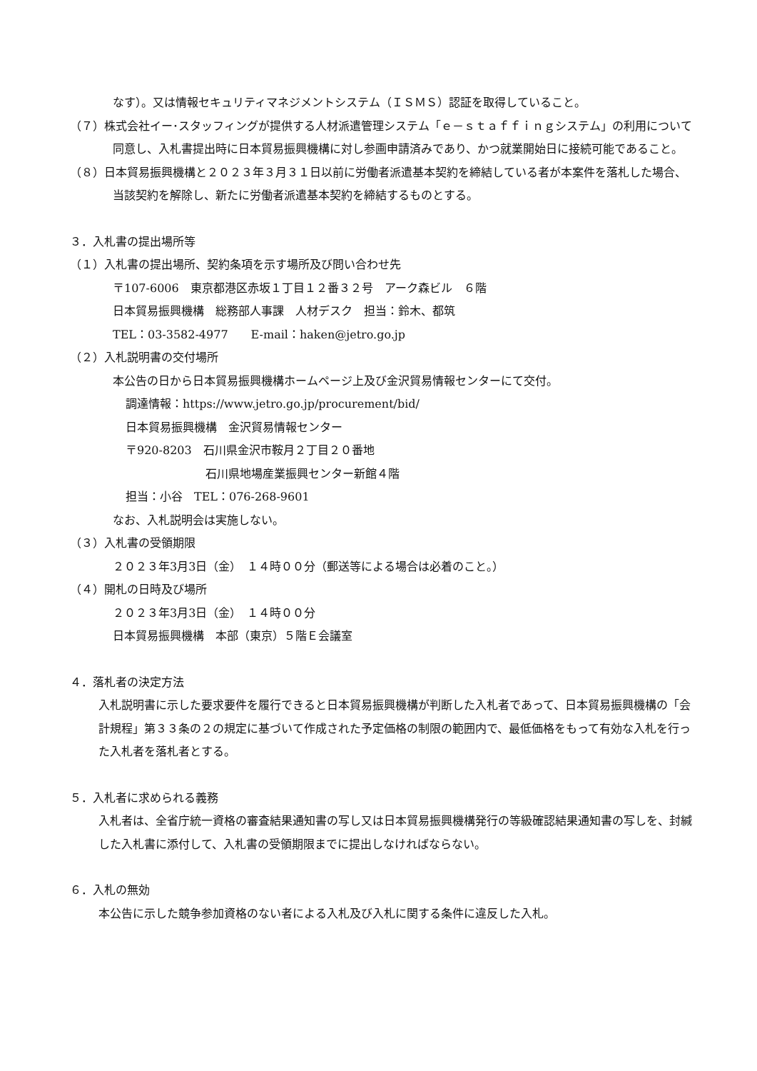なす）。又は情報セキュリティマネジメントシステム（ＩＳＭＳ）認証を取得していること。
（７）株式会社イー･スタッフィングが提供する人材派遣管理システム「ｅ－ｓｔａｆｆｉｎｇシステム」の利用について同意し、入札書提出時に日本貿易振興機構に対し参画申請済みであり、かつ就業開始日に接続可能であること。
（８）日本貿易振興機構と２０２３年３月３１日以前に労働者派遣基本契約を締結している者が本案件を落札した場合、当該契約を解除し、新たに労働者派遣基本契約を締結するものとする。
３．入札書の提出場所等
（１）入札書の提出場所、契約条項を示す場所及び問い合わせ先
〒107-6006　東京都港区赤坂１丁目１２番３２号　アーク森ビル　６階
日本貿易振興機構　総務部人事課　人材デスク　担当：鈴木、都筑
TEL：03-3582-4977　　E-mail：haken@jetro.go.jp
（２）入札説明書の交付場所
本公告の日から日本貿易振興機構ホームページ上及び金沢貿易情報センターにて交付。
調達情報：https://www.jetro.go.jp/procurement/bid/
日本貿易振興機構　金沢貿易情報センター
〒920-8203　石川県金沢市鞍月２丁目２０番地
石川県地場産業振興センター新館４階
担当：小谷　TEL：076-268-9601
なお、入札説明会は実施しない。
（３）入札書の受領期限
２０２３年3月3日（金）　１４時００分（郵送等による場合は必着のこと。）
（４）開札の日時及び場所
２０２３年3月3日（金）　１４時００分
日本貿易振興機構　本部（東京）５階Ｅ会議室
４．落札者の決定方法
入札説明書に示した要求要件を履行できると日本貿易振興機構が判断した入札者であって、日本貿易振興機構の「会計規程」第３３条の２の規定に基づいて作成された予定価格の制限の範囲内で、最低価格をもって有効な入札を行った入札者を落札者とする。
５．入札者に求められる義務
入札者は、全省庁統一資格の審査結果通知書の写し又は日本貿易振興機構発行の等級確認結果通知書の写しを、封緘した入札書に添付して、入札書の受領期限までに提出しなければならない。
６．入札の無効
本公告に示した競争参加資格のない者による入札及び入札に関する条件に違反した入札。